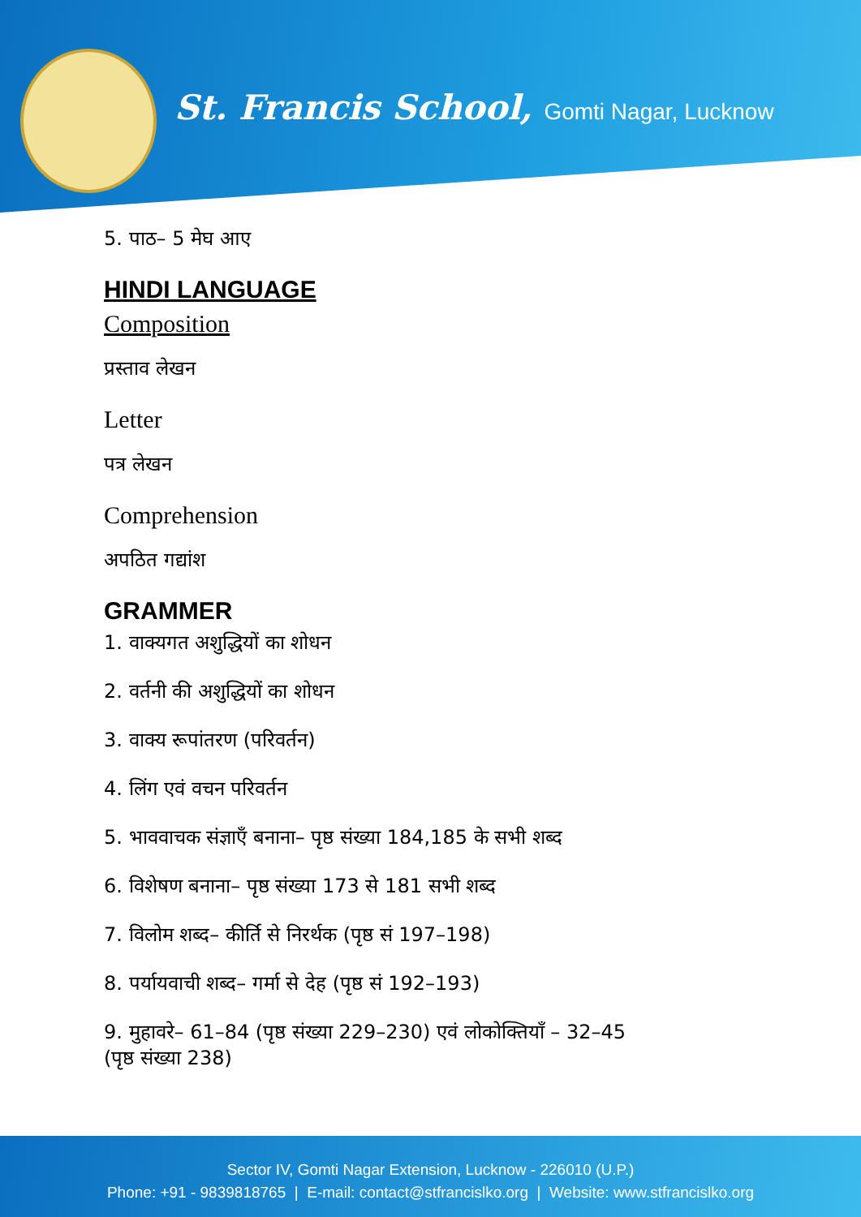St. Francis School, Gomti Nagar, Lucknow
5. पाठ– 5 मेघ आए
HINDI LANGUAGE
Composition
प्रस्ताव लेखन
Letter
पत्र लेखन
Comprehension
अपठित गद्यांश
GRAMMER
1. वाक्यगत अशुद्धियों का शोधन
2. वर्तनी की अशुद्धियों का शोधन
3. वाक्य रूपांतरण (परिवर्तन)
4. लिंग एवं वचन परिवर्तन
5. भाववाचक संज्ञाएँ बनाना– पृष्ठ संख्या 184,185 के सभी शब्द
6. विशेषण बनाना– पृष्ठ संख्या 173 से 181 सभी शब्द
7. विलोम शब्द– कीर्ति से निरर्थक (पृष्ठ सं 197–198)
8. पर्यायवाची शब्द– गर्मा से देह (पृष्ठ सं 192–193)
9. मुहावरे– 61–84 (पृष्ठ संख्या 229–230) एवं लोकोक्तियाँ – 32–45
(पृष्ठ संख्या 238)
Sector IV, Gomti Nagar Extension, Lucknow - 226010 (U.P.)
Phone: +91 - 9839818765 | E-mail: contact@stfrancislko.org | Website: www.stfrancislko.org